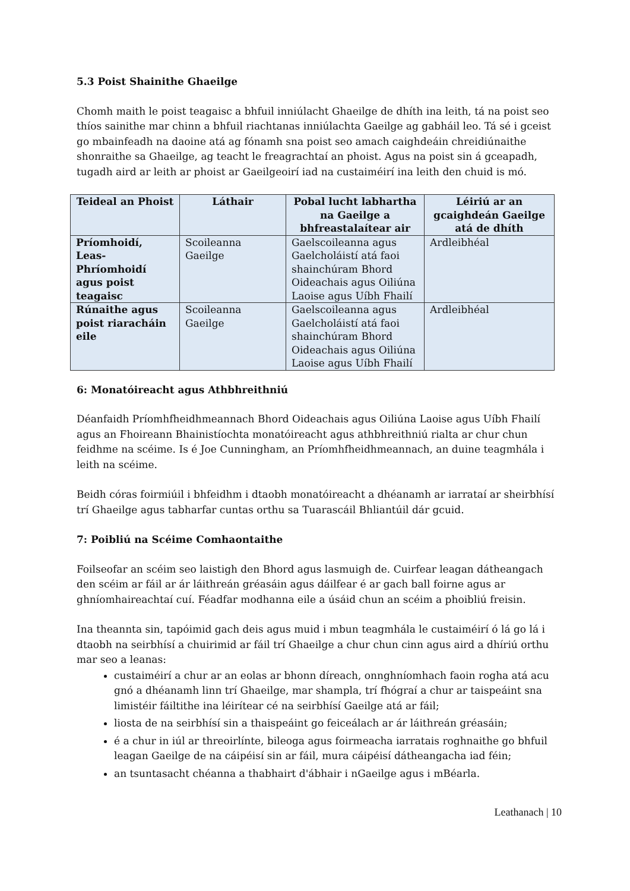5.3 Poist Shainithe Ghaeilge
Chomh maith le poist teagaisc a bhfuil inniúlacht Ghaeilge de dhíth ina leith, tá na poist seo thíos sainithe mar chinn a bhfuil riachtanas inniúlachta Gaeilge ag gabháil leo. Tá sé i gceist go mbainfeadh na daoine atá ag fónamh sna poist seo amach caighdeáin chreidiúnaithe shonraithe sa Ghaeilge, ag teacht le freagrachtaí an phoist. Agus na poist sin á gceapadh, tugadh aird ar leith ar phoist ar Gaeilgeoirí iad na custaiméirí ina leith den chuid is mó.
| Teideal an Phoist | Láthair | Pobal lucht labhartha na Gaeilge a bhfreastalaítear air | Léiriú ar an gcaighdeán Gaeilge atá de dhíth |
| --- | --- | --- | --- |
| Príomhoidí, Leas-Phríomhoidí agus poist teagaisc | Scoileanna Gaeilge | Gaelscoileanna agus Gaelcholáistí atá faoi shainchúram Bhord Oideachais agus Oiliúna Laoise agus Uíbh Fhailí | Ardleibhéal |
| Rúnaithe agus poist riaracháin eile | Scoileanna Gaeilge | Gaelscoileanna agus Gaelcholáistí atá faoi shainchúram Bhord Oideachais agus Oiliúna Laoise agus Uíbh Fhailí | Ardleibhéal |
6: Monatóireacht agus Athbhreithniú
Déanfaidh Príomhfheidhmeannach Bhord Oideachais agus Oiliúna Laoise agus Uíbh Fhailí agus an Fhoireann Bhainistíochta monatóireacht agus athbhreithniú rialta ar chur chun feidhme na scéime. Is é Joe Cunningham, an Príomhfheidhmeannach, an duine teagmhála i leith na scéime.
Beidh córas foirmiúil i bhfeidhm i dtaobh monatóireacht a dhéanamh ar iarrataí ar sheirbhísí trí Ghaeilge agus tabharfar cuntas orthu sa Tuarascáil Bhliantúil dár gcuid.
7: Poibliú na Scéime Comhaontaithe
Foilseofar an scéim seo laistigh den Bhord agus lasmuigh de. Cuirfear leagan dátheangach den scéim ar fáil ar ár láithreán gréasáin agus dáilfear é ar gach ball foirne agus ar ghníomhaireachtaí cuí. Féadfar modhanna eile a úsáid chun an scéim a phoibliú freisin.
Ina theannta sin, tapóimid gach deis agus muid i mbun teagmhála le custaiméirí ó lá go lá i dtaobh na seirbhísí a chuirimid ar fáil trí Ghaeilge a chur chun cinn agus aird a dhíriú orthu mar seo a leanas:
custaiméirí a chur ar an eolas ar bhonn díreach, onnghníomhach faoin rogha atá acu gnó a dhéanamh linn trí Ghaeilge, mar shampla, trí fhógraí a chur ar taispeáint sna limistéir fáiltithe ina léirítear cé na seirbhísí Gaeilge atá ar fáil;
liosta de na seirbhísí sin a thaispeáint go feiceálach ar ár láithreán gréasáin;
é a chur in iúl ar threoirlínte, bileoga agus foirmeacha iarratais roghnaithe go bhfuil leagan Gaeilge de na cáipéisí sin ar fáil, mura cáipéisí dátheangacha iad féin;
an tsuntasacht chéanna a thabhairt d'ábhair i nGaeilge agus i mBéarla.
Leathanach | 10